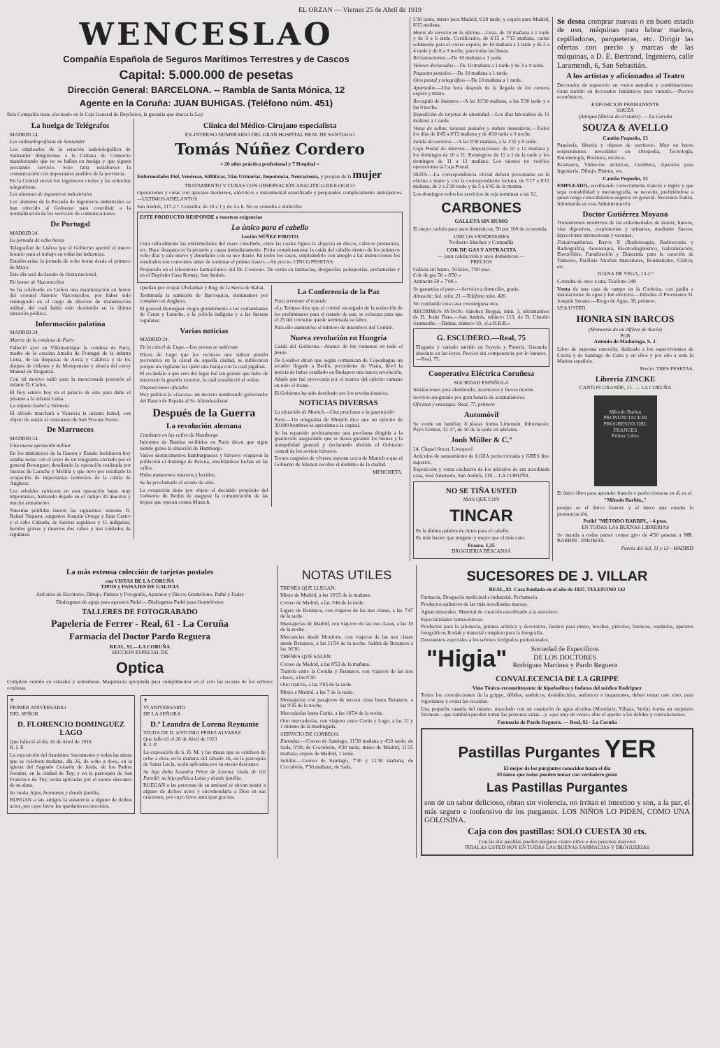EL ORZAN — Viernes 25 de Abril de 1919
WENCESLAO
Compañía Española de Seguros Marítimos Terrestres y de Cascos
Capital: 5.000.000 de pesetas
Dirección General: BARCELONA. -- Rambla de Santa Mónica, 12
Agente en la Coruña: JUAN BUHIGAS. (Teléfono núm. 451)
Esta Compañía tiene efectuado en la Caja General de Depósitos, la garantía que marca la Ley.
La huelga de Telégrafos
MADRID 24.
Los radiotelegrafistas de Santander
Los empleados de la estación radiotelegráfica de Santander dirigiéronse a la Cámara de Comercio manifestando que no se hallan en huelga y que siguen prestando servicio. Solo falta restablecer la comunicación con importantes pueblos de la provincia.
En la Central sirven los ingenieros civiles y las señoritas telegrafistas.
Los alumnos de ingenieros industriales
Los alumnos de la Escuela de ingenieros industriales se han ofrecido al Gobierno para contribuir a la normalización de los servicios de comunicaciones.
De Portugal
MADRID 24.
La jornada de ocho horas
Telegrafían de Lisboa que el Gobierno aprobó el nuevo horario para el trabajo en todas las industrias.
Estableceráse la jornada de ocho horas desde el primero de Mayo.
Este día será declarado de fiesta nacional.
En honor de Vasconcellos
Se ha celebrado en Lisboa una manifestación en honor del coronel Antonio Vasconcellos, por haber sido reintegrado en el cargo de director de manutención militar, del cual había sido destituido en la última situación política.
Información palatina
MADRID 24
Muerte de la condesa de Paris
Falleció ayer en Villamanrique la condesa de Paris, madre de la exreina Amelia de Portugal de la infanta Luisa, de las duquesas de Aosta y Calabria y de los duques de Orleans y de Montpensier y abuela del exrey Manuel de Braganza.
Con tal motivo salió para la mencionada posesión el infante D. Carlos.
El Rey estuvo hoy en el palacio de éste para darle el pésame a la infanta Luisa.
La infanta Isabel a Valencia
El sábado marchará a Valencia la infanta Isabel, con objeto de asistir al centenario de San Vicente Ferrer.
De Marruecos
MADRID 24.
Una nueva operación militar
En los ministerios de la Guerra y Estado facilitaron hoy sendas notas con el texto de un telegrama enviado por el general Berenguer, detallando la operación realizada por fuerzas de Larache y Melilla y que tuvo por resultado la ocupación de importantes territorios de la cabila de Anghera.
Los rebeldes sufrieron en esta operación bajas muy importantes, habiendo dejado en el campo 30 muertos y mucho armamento.
Nuestras pérdidas fueron las siguientes: teniente D. Rafael Vaquera, sargentos Joaquín Ortega y Juan Castro y el cabo Calzada, de fuerzas regulares y 11 indígenas, heridos graves y muertos dos cabos y tres soldados de regulares.
Clínica del Médico-Cirujano especialista
EX-INTERNO NUMERARIO DEL GRAN HOSPITAL REAL DE SANTIAGO
Tomás Núñez Cordero
= 20 años práctica profesional y 7 Hospital =
Enfermedades Piel, Venéreas, Sifilíticas, Vías Urinarias, Impotencia, Neurastenia, y propias de la mujer
TRATAMIENTO Y CURAS CON OBSERVACIÓN ANALITICO-BIOLOGICO
Operaciones y curas con aparatos modernos, eléctricos e instrumental esterilizado y preparados completamente antisépticos.—ULTIMOS ADELANTOS
San Andrés, 117-2.º. Consulta: de 10 a 1 y de 4 a 6. No se consulta a domicilio
ESTE PRODUCTO RESPONDE a vuestras exigencias
Lo único para el cabello
Loción NÚÑEZ PIROTO
Cura radicalmente las enfermedades del cuero cabelludo, entre las cuales figura la alopecia en discos, calvicie prematura, etc. Hace desaparecer la picazón y caspa inmediatamente. Evita completamente la caida del cabello dentro de los primeros ocho días y sale nuevo y abundante con su uso diario. En todos los casos, empleándolo con arreglo a las instrucciones los resultados son conocidos antes de terminar el primer frasco.—Su precio, CINCO PESETAS.
Preparado en el laboratorio farmacéutico del Dr. Couceiro. De venta en farmacias, droguerías, peluquerías, perfumerías y en el Depósito Casa Romay, San Andrés.
Quedan por ocupar Ubelankar y Rug, de la Sierra de Rabat.
Terminada la sumisión de Barcoquica, dominamos por completo en Anghera.
El general Berenguer elogia grandemente a los comandantes de Ceuta y Larache, a la policía indígena y a las fuerzas regulares.
Varias noticias
MADRID 24.
En la cárcel de Lugo.—Los presos se sublevan
Dicen de Lugo que los reclusos que sufren prisión preventiva en la cárcel de aquella ciudad, se sublevaron porque un vigilante les quitó una baraja con la cual jugaban.
El escándalo a que esto dió lugar fué tan grande que hubo de intervenir la guardia exterior, la cual restableció el orden.
Disposiciones oficiales
Hoy publica la «Gaceta» un decreto nombrando gobernador del Banco de España al Sr. Allendesalazar.
Después de la Guerra
La revolución alemana
Combates en las calles de Hamburgo
Informes de Basilea recibidos en Paris dicen que sigue siendo grave la situación de Hamburgo.
Varios destacamentos hamburgueses y bávaros ocuparon la población el domingo de Pascua, entablándose luchas en las calles.
Hubo numerosos muertos y heridos.
Se ha proclamado el estado de sitio.
La ocupación tiene por objeto el decidido propósito del Gobierno de Berlin de asegurar la comunicación de las tropas que operan contra Munich.
La Conferencia de la Paz
Para terminar el tratado
«Le Temps» dice que el comité encargado de la redacción de los preliminares para el tratado de paz, se esfuerza para que el 25 del corriente quede terminada su labor.
Para ello aumentóse el número de miembros del Comité.
Nueva revolución en Hungría
Caída del Gobierno.—Avance de los rumanos en todo el frente
De Londres dicen que según comunican de Copenhague un aviador llegado a Berlín, procedente de Viena, llevó la noticia de haber estallado en Budapest una nueva revolución.
Añade que fué provocada por el avance del ejército rumano en todo el frente.
El Gobierno ha sido derribado por los revolucionarios.
NOTICIAS DIVERSAS
La situación de Munich.—Una proclama a la guarnición
Paris.—Un telegrama de Munich dice que un ejército de 30.000 hombres se aproxima a la capital.
Se ha repartido profusamente una proclama dirigida a la guarnición asegurando que se desea garantir los bienes y la tranquilidad general y declarando abolido el Gobierno central de los soviets bávaros.
Trenes cargados de víveres esperan cerca de Munich a que el Gobierno de Stienen recobre el dominio de la ciudad.
MENCHETA.
5'30 tarde; mixto para Madrid, 6'20 tarde, y exprés para Madrid, 8'15 mañana.
Horas de servicio en la oficina.—Lista, de 10 mañana a 1 tarde y de 5 a 6 tarde. Certificados, de 6'15 a 7'15 mañana, cartas solamente para el correo exprés; de 10 mañana a 1 tarde y de 2 a 4 tarde y de 8 a 9 noche, para todas las líneas.
Reclamaciones.—De 10 mañana a 1 tarde.
Valores declarados.—De 10 mañana a 1 tarde y de 3 a 4 tarde.
Paquetes postales.—De 10 mañana a 1 tarde.
Giro postal y telegráfico.—De 10 mañana a 1 tarde.
Apartados.—Una hora después de la llegada de los correos exprés y mixto.
Recogida de buzones.—A las 10'30 mañana, a las 5'30 tarde y a las 9 noche.
Expedición de tarjetas de identidad.—Los días laborables de 11 mañana a 1 tarde.
Venta de sellos, tarjetas postales y sobres monederos.—Todos los días de 6'45 a 8'15 mañana y de 4'20 tarde a 9 noche.
Salida de carteros.—A las 9'30 mañana, a la 1'35 y 6 tarde.
Caja Postal de Ahorros.—Imposiciones: de 10 a 12 mañana y los domingos de 10 a 11. Reintegros: de 12 a 1 de la tarde y los domingos de 11 a 12 mañana. Los viernes no verifica operaciones la Caja Postal.
NOTA.—La correspondencia oficial deberá presentarse en la oficina a mano y con la correspondiente factura, de 5'17 a 8'15 mañana; de 2 a 2'20 tarde y de 5 a 6'45 de la misma.
Los domingos todos los servicios de reja terminan a las 12.
CARBONES
GALLETA SIN HUMO
El mejor carbón para usos domésticos; 50 por 100 de economía.
UNICOS VENDEDORES
Norberto Sánchez y Compañía
COK DE GAS Y ANTRACITA
— para calefacción y usos domésticos —
PRECIOS
Galleta sin humo, 50 kilos, 7'00 ptas.
Cok de gas 50 » 8'50 »
Antracita 50 » 7'00 »
Se garantiza el peso.—Servicio a domicilio, gratis.
Almacén: Sol, núm. 21.—Teléfono núm. 426
No confundir esta casa con ninguna otra.
RECIBIMOS AVISOS: Sánchez Bregua, núm. 3, ultramarinos de D. Jesús Dans.—San Andrés, número 113, de D. Claudio Sanmartín.—Damas, número 10, «La B.B.B.»
G. ESCUDERO.—Real, 75
Elegante y variado surtido en Joyería y Platería. Garantía absoluta en las leyes. Precios sin competencia por lo baratos.—Real, 75.
Cooperativa Eléctrica Coruñesa
SOCIEDAD ESPAÑOLA
Instalaciones para alumbrado, ascensores y fuerza motriz.
Servicio asegurado por gran batería de acumuladores.
Oficinas y encargos: Real, 77, primero
Automóvil
Se vende un familiar, 8 plazas forma Limousin. Informarán: Payo Gómez, 12 3.º, de 10 de la tarde en adelante.
Jonh Müller & C.º
24, Chapel Street, Liverpool
Artículos de saneamiento de LOZA perfeccionada y GRES fino superior.
Exposición y venta exclusiva de los artículos de tan acreditada casa, José Amenedo, San Andrés, 118.—LA CORUÑA
NO SE TIÑA USTED
MAS QUE CON
TINCAR
Es la última palabra de tintes para el cabello.
Es más barato que ninguno y mejor que el más caro.
Frasco, 1,25
DROGUERIA BESCANSA
Se desea comprar nuevas o en buen estado de uso, máquinas para labrar madera, cepilladoras, parqueteras, etc. Dirigir las ofertas con precio y marcas de las máquinas, a D. E. Bertrand, Ingeniero, calle Laramendi, 6, San Sebastián.
A los artistas y aficionados al Teatro
Decorados de repertorio en varios tamaños y combinaciones. Gran surtido en decorados fantásticos para varietés.—Precios económicos.
EXPOSICION PERMANENTE
SOUZA
(Antigua fábrica de cristales). — La Coruña
SOUZA & AVELLO
Cantón Pequeño, 13
Papelería, librería y objetos de escritorio. Muy en breve sorprendentes novedades en Ortopedia, Tecnología, Entomología, Botánica, etcétera.
Estatuaria, Vidrierías artísticas, Cerámica, Aparatos para Ingeniería, Dibujo, Pintura, etc.
Cantón Pequeño, 13
EMPLEADO, escribiendo correctamente francés e inglés y que sepa contabilidad y mecanografía, se necesita, prefiriéndose a quien tenga conocimientos seguros en general. Necesaria fianza. Informarán en esta Administración.
Doctor Gutiérrez Moyano
Tratamientos modernos de las enfermedades de matriz, huesos, vías digestivas, respiratorias y urinarias, mediante Sueros, inyecciones intravenosas y vacunas.
Fisioterapéutica: Rayos X (Radioterapia, Radioscopia y Radiografía), Aeroterapia, Electrodiagnóstico, Galvanización, Electrólisis, Faradización y Diatermia para la curación de Tumores, Parálisis Atrofias musculares, Reumatismo, Ciática, etc.
JUANA DE VEGA, 13-2.º
Consulta de once a una. Teléfono 248
Venta de una casa de campo en la Corbeira, con jardín e instalaciones de agua y luz eléctrica.—Informa el Procurador D. Joaquín Seoane.—Riego de Agua, 38, primero.
LEA USTED.
HONRA SIN BARCOS
(Memorias de un Alférez de Navío)
POR
Antonio de Madariaga, S. J.
Libro de suprema emoción, dedicado a los supervivientes de Cavita y de Santiago de Cuba y en ellos y por ello a toda la Marina española.
Precio: TRES PESETAS.
Librería ZINCKE
CANTON GRANDE, 21. — LA CORUÑA
Método Barbin
PRONUNCIACION PROGRESIVA DEL FRANCES
Primer Libro
El único libro para aprender francés o perfeccionarse en él, es el
"Método Barbin,,"
porque es el único francés y el único que enseña la pronunciación.
Pedid "MÉTODO BARBIN,, - 4 ptas.
EN TODAS LAS BUENAS LIBRERIAS
Se manda a todas partes contra giro de 4'50 pesetas a MR. BARBIN - IDIOMAS.
Puerta del Sol, 11 y 12—MADRID
La más extensa colección de tarjetas postales
con VISTAS DE LA CORUÑA
TIPOS y PAISAJES DE GALICIA
Artículos de Escritorio, Dibujo, Pintura y Fotografía, Aparatos y Discos Gramófono, Pathé y Fadas
Diafragmas de aguja para aparatos Pathé.—Diafragmas Pathé para Gramófonos
TALLERES DE FOTOGRABADO
Papelería de Ferrer - Real, 61 - La Coruña
Farmacia del Doctor Pardo Reguera
REAL, 92.—LA CORUÑA
SECCION ESPECIAL DE
Optica
Completo surtido en cristales y armaduras. Maquinaria apropiada para cumplimentar en el acto las recetas de los señores oculistas.
✝
PRIMER ANIVERSARIO
DEL SEÑOR
D. FLORENCIO DOMINGUEZ LAGO
Que falleció el día 26 de Abril de 1918
R. I. P.
La exposición del Santísimo Sacramento y todas las misas que se celebren mañana, día 26, de ocho a doce, en la iglesia del Sagrado Corazón de Jesús, de los Padres Jesuitas, en la ciudad de Tuy, y en la parroquia de San Francisco de Tuy, serán aplicadas por el eterno descanso de su alma.
Su viuda, hijos, hermanos y demás familia,
RUEGAN a sus amigos la asistencia a alguno de dichos actos, por cuyo favor les quedarán reconocidos.
✝
VI ANIVERSARIO
DE LA SEÑORA
D.ª Leandra de Lorena Reynante
VIUDA DE D. ANTONIO PEREZ ALVAREZ
Que falleció el 26 de Abril de 1913
R. I. P.
La exposición de S. D. M. y las misas que se celebren de ocho a doce en la mañana del sábado 26, en la parroquia de Santa Lucía, serán aplicadas por su eterno descanso.
Su hija doña Leandra Pérez de Lorena, viuda de Gil Parellé; su hija política Luisa y demás familia,
RUEGAN a las personas de su amistad se sirvan asistir a alguno de dichos actos y encomendarla a Dios en sus oraciones, por cuyo favor anticipan gracias.
NOTAS UTILES
TRENES QUE LLEGAN:
Mixto de Madrid, a las 10'25 de la mañana.
Correo de Madrid, a las 3'46 de la tarde.
Ligero de Betanzos, con viajeros de las tres clases, a las 7'47 de la tarde.
Mensajerías de Madrid, con viajeros de las tres clases, a las 10 de la noche.
Mercancías desde Monforte, con viajeros de las tres clases desde Betanzos, a las 11'54 de la noche. Saldrá de Betanzos a las 10'30.
TRENES QUE SALEN:
Correo de Madrid, a las 8'53 de la mañana.
Tranvía entre la Coruña y Betanzos, con viajeros de las tres clases, a las 9'30.
Otro tranvía, a las 3'05 de la tarde.
Mixto a Madrid, a las 7 de la tarde.
Mensajerías con pasajeros de tercera clase hasta Betanzos, a las 9'35 de la noche.
Mercaderías hasta Curtis, a las 10'54 de la noche.
Otro mercaderías, con viajeros entre Curtis y Lugo, a las 12 y 1 minuto de la madrugada.
SERVICIO DE CORREOS:
Entradas.—Correo de Santiago, 11'30 mañana y 4'20 tarde; de Sada, 9'30; de Corcubión, 4'30 tarde; mixto de Madrid, 11'35 mañana; exprés de Madrid, 1 tarde.
Salidas.—Correo de Santiago, 7'30 y 11'30 mañana; de Corcubión, 7'30 mañana; de Sada.
SUCESORES DE J. VILLAR
REAL, 82. Casa fundada en el año de 1827. TELEFONO 142
Farmacia, Droguería medicinal e industrial. Perfumería.
Productos químicos de las más acreditadas marcas.
Aguas minerales. Material de curación esterilizado a la autoclave.
Especialidades farmacéuticas.
Productos para la jabonería, pintura artística y decorativa, lienzos para pintar, brochas, pinceles, barnices, espátulas, aparatos fotográficos Kodak y material completo para la fotografía.
Descuentos especiales a los señores fotógrafos profesionales.
"Higia"
Sociedad de Específicos
DE LOS DOCTORES
Rodríguez Martínez y Pardo Reguera
CONVALECENCIA DE LA GRIPPE
Vino Tónico-reconstituyente de hipofosfitos y fosfatos del médico Rodríguez
Todos los convalecientes de la grippe, débiles, asténicos, desfallecidos, anémicos e inapetentes, deben tomar este vino, para vigorizarse y evitar las recaídas.
Una pequeña cuantía del mismo, mezclado con un cuarterón de agua alcalina (Mondariz, Villaza, Verín) forma un exquisito Vermout—que también pueden tomar las personas sanas—y «que muy de veras» abre el apetito a los débiles y convalecientes.
Farmacia de Pardo Reguera. — Real, 92 - La Coruña
Pastillas Purgantes YER
El mejor de los purgantes conocidos hasta el día
El único que todos pueden tomar con verdadero gusto
Las Pastillas Purgantes
son de un sabor delicioso, obran sin violencia, no irritan el intestino y son, a la par, el más seguro e inofensivo de los purgantes. LOS NIÑOS LO PIDEN, COMO UNA GOLOSINA.
Caja con dos pastillas: SOLO CUESTA 30 cts.
Con las dos pastillas pueden purgarse cuatro niños o dos personas mayores
PIDALAS USTED HOY EN TODAS LAS BUENAS FARMACIAS Y DROGUERIAS